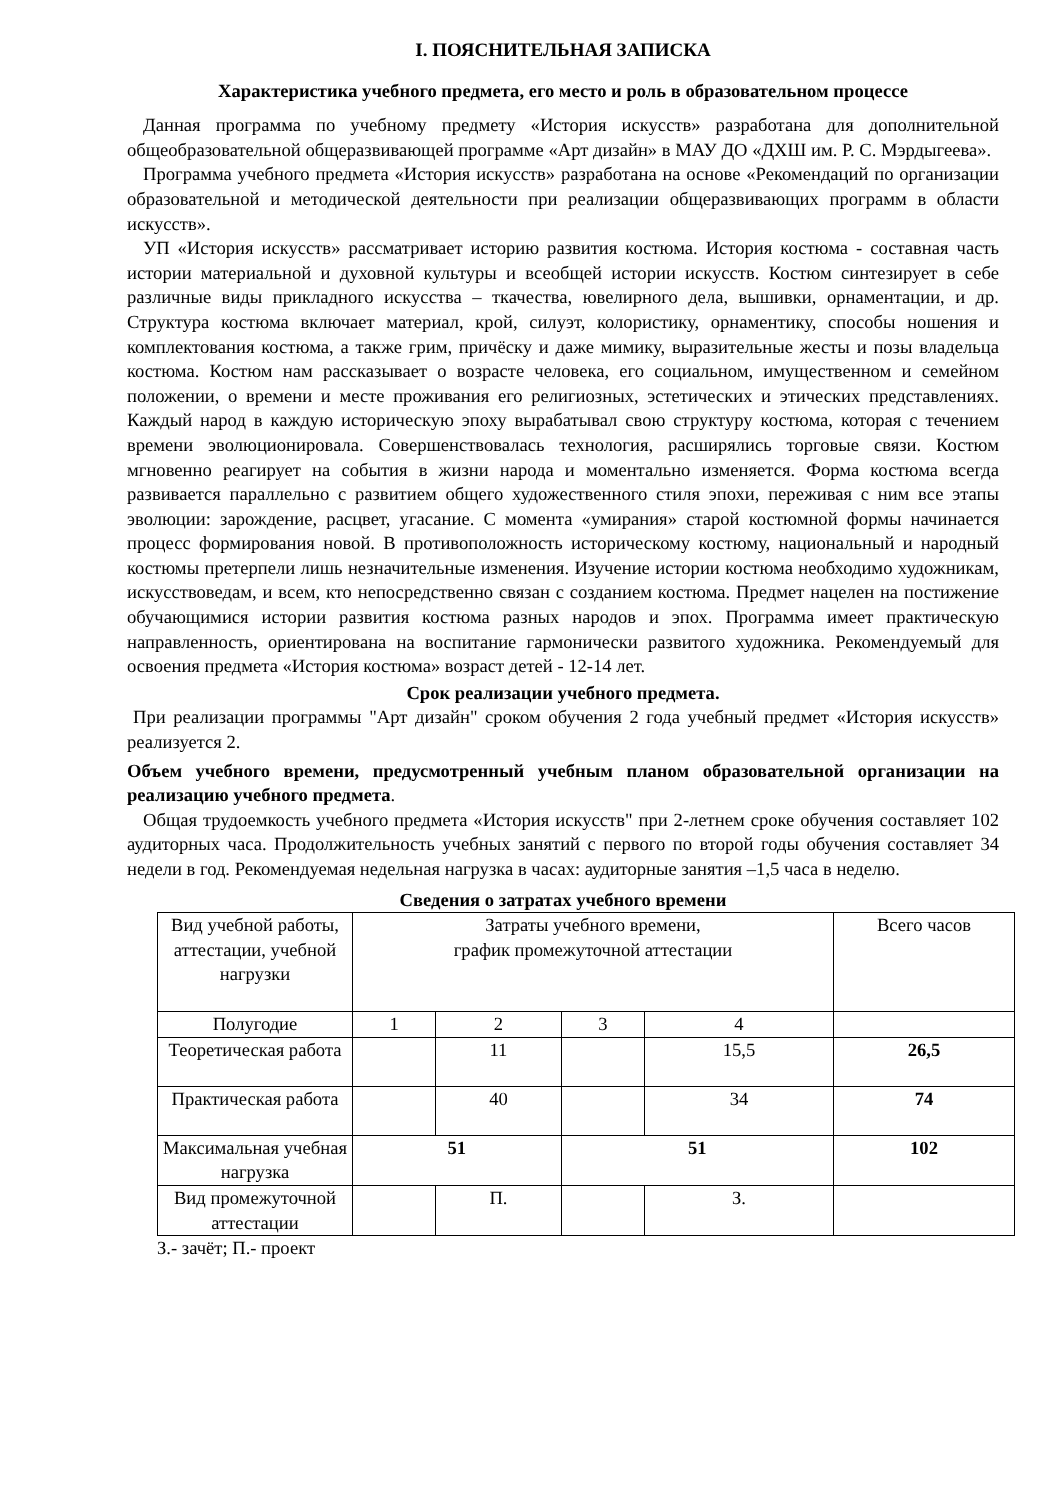I. ПОЯСНИТЕЛЬНАЯ ЗАПИСКА
Характеристика учебного предмета, его место и роль в образовательном процессе
Данная программа по учебному предмету «История искусств» разработана для дополнительной общеобразовательной общеразвивающей программе «Арт дизайн» в МАУ ДО «ДХШ им. Р. С. Мэрдыгеева».
Программа учебного предмета «История искусств» разработана на основе «Рекомендаций по организации образовательной и методической деятельности при реализации общеразвивающих программ в области искусств».
УП «История искусств» рассматривает историю развития костюма. История костюма - составная часть истории материальной и духовной культуры и всеобщей истории искусств. Костюм синтезирует в себе различные виды прикладного искусства – ткачества, ювелирного дела, вышивки, орнаментации, и др. Структура костюма включает материал, крой, силуэт, колористику, орнаментику, способы ношения и комплектования костюма, а также грим, причёску и даже мимику, выразительные жесты и позы владельца костюма. Костюм нам рассказывает о возрасте человека, его социальном, имущественном и семейном положении, о времени и месте проживания его религиозных, эстетических и этических представлениях. Каждый народ в каждую историческую эпоху вырабатывал свою структуру костюма, которая с течением времени эволюционировала. Совершенствовалась технология, расширялись торговые связи. Костюм мгновенно реагирует на события в жизни народа и моментально изменяется. Форма костюма всегда развивается параллельно с развитием общего художественного стиля эпохи, переживая с ним все этапы эволюции: зарождение, расцвет, угасание. С момента «умирания» старой костюмной формы начинается процесс формирования новой. В противоположность историческому костюму, национальный и народный костюмы претерпели лишь незначительные изменения. Изучение истории костюма необходимо художникам, искусствоведам, и всем, кто непосредственно связан с созданием костюма. Предмет нацелен на постижение обучающимися истории развития костюма разных народов и эпох. Программа имеет практическую направленность, ориентирована на воспитание гармонически развитого художника. Рекомендуемый для освоения предмета «История костюма» возраст детей - 12-14 лет.
Срок реализации учебного предмета.
При реализации программы "Арт дизайн" сроком обучения 2 года учебный предмет «История искусств» реализуется 2.
Объем учебного времени, предусмотренный учебным планом образовательной организации на реализацию учебного предмета.
Общая трудоемкость учебного предмета «История искусств" при 2-летнем сроке обучения составляет 102 аудиторных часа. Продолжительность учебных занятий с первого по второй годы обучения составляет 34 недели в год. Рекомендуемая недельная нагрузка в часах: аудиторные занятия –1,5 часа в неделю.
Сведения о затратах учебного времени
| Вид учебной работы, аттестации, учебной нагрузки | Затраты учебного времени, график промежуточной аттестации | | | | Всего часов |
| Полугодие | 1 | 2 | 3 | 4 | |
| Теоретическая работа | | 11 | | 15,5 | 26,5 |
| Практическая работа | | 40 | | 34 | 74 |
| Максимальная учебная нагрузка | 51 | | 51 | | 102 |
| Вид промежуточной аттестации | | П. | | З. | |
З.- зачёт; П.- проект